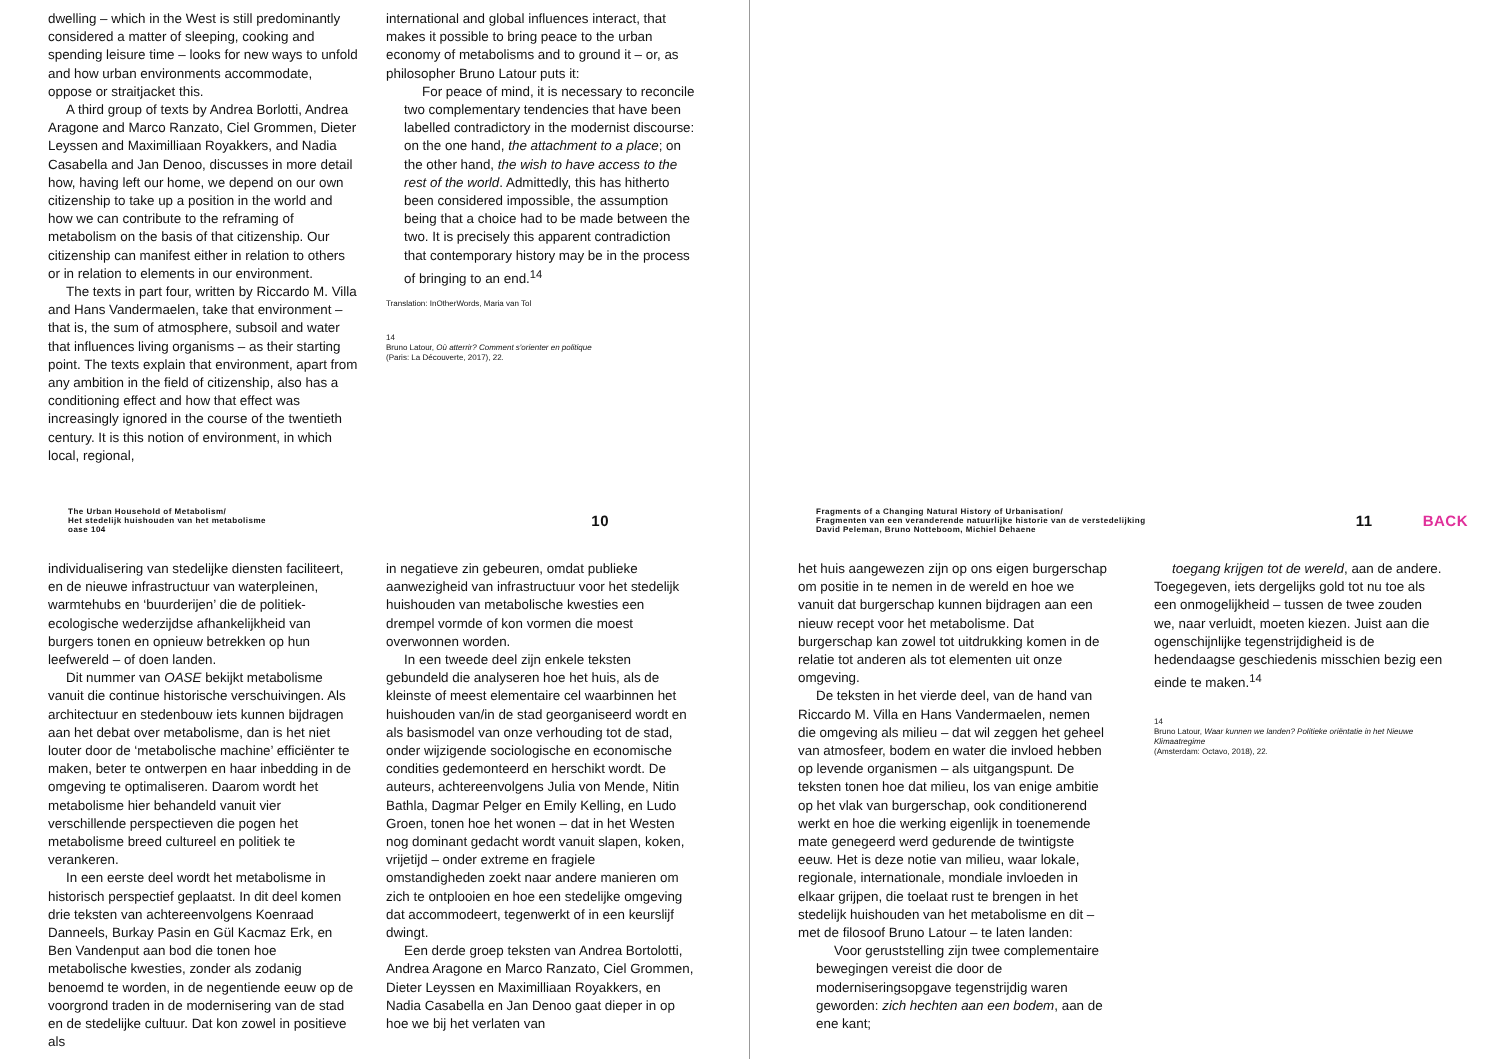dwelling – which in the West is still predominantly considered a matter of sleeping, cooking and spending leisure time – looks for new ways to unfold and how urban environments accommodate, oppose or straitjacket this.
A third group of texts by Andrea Borlotti, Andrea Aragone and Marco Ranzato, Ciel Grommen, Dieter Leyssen and Maximilliaan Royakkers, and Nadia Casabella and Jan Denoo, discusses in more detail how, having left our home, we depend on our own citizenship to take up a position in the world and how we can contribute to the reframing of metabolism on the basis of that citizenship. Our citizenship can manifest either in relation to others or in relation to elements in our environment.
The texts in part four, written by Riccardo M. Villa and Hans Vandermaelen, take that environment – that is, the sum of atmosphere, subsoil and water that influences living organisms – as their starting point. The texts explain that environment, apart from any ambition in the field of citizenship, also has a conditioning effect and how that effect was increasingly ignored in the course of the twentieth century. It is this notion of environment, in which local, regional,
international and global influences interact, that makes it possible to bring peace to the urban economy of metabolisms and to ground it – or, as philosopher Bruno Latour puts it:
For peace of mind, it is necessary to reconcile two complementary tendencies that have been labelled contradictory in the modernist discourse: on the one hand, the attachment to a place; on the other hand, the wish to have access to the rest of the world. Admittedly, this has hitherto been considered impossible, the assumption being that a choice had to be made between the two. It is precisely this apparent contradiction that contemporary history may be in the process of bringing to an end.<sup>14</sup>
Translation: InOtherWords, Maria van Tol
14
Bruno Latour, Où atterrir? Comment s'orienter en politique
(Paris: La Découverte, 2017), 22.
The Urban Household of Metabolism/
Het stedelijk huishouden van het metabolisme
oase 104
10
individualisering van stedelijke diensten faciliteert, en de nieuwe infrastructuur van waterpleinen, warmtehubs en ‘buurderijen’ die de politiek-ecologische wederzijdse afhankelijkheid van burgers tonen en opnieuw betrekken op hun leefwereld – of doen landen.
Dit nummer van OASE bekijkt metabolisme vanuit die continue historische verschuivingen. Als architectuur en stedenbouw iets kunnen bijdragen aan het debat over metabolisme, dan is het niet louter door de ‘metabolische machine’ efficiënter te maken, beter te ontwerpen en haar inbedding in de omgeving te optimaliseren. Daarom wordt het metabolisme hier behandeld vanuit vier verschillende perspectieven die pogen het metabolisme breed cultureel en politiek te verankeren.
In een eerste deel wordt het metabolisme in historisch perspectief geplaatst. In dit deel komen drie teksten van achtereenvolgens Koenraad Danneels, Burkay Pasin en Gül Kacmaz Erk, en Ben Vandenput aan bod die tonen hoe metabolische kwesties, zonder als zodanig benoemd te worden, in de negentiende eeuw op de voorgrond traden in de modernisering van de stad en de stedelijke cultuur. Dat kon zowel in positieve als
in negatieve zin gebeuren, omdat publieke aanwezigheid van infrastructuur voor het stedelijk huishouden van metabolische kwesties een drempel vormde of kon vormen die moest overwonnen worden.
In een tweede deel zijn enkele teksten gebundeld die analyseren hoe het huis, als de kleinste of meest elementaire cel waarbinnen het huishouden van/in de stad georganiseerd wordt en als basismodel van onze verhouding tot de stad, onder wijzigende sociologische en economische condities gedemonteerd en herschikt wordt. De auteurs, achtereenvolgens Julia von Mende, Nitin Bathla, Dagmar Pelger en Emily Kelling, en Ludo Groen, tonen hoe het wonen – dat in het Westen nog dominant gedacht wordt vanuit slapen, koken, vrijetijd – onder extreme en fragiele omstandigheden zoekt naar andere manieren om zich te ontplooien en hoe een stedelijke omgeving dat accommodeert, tegenwerkt of in een keurslijf dwingt.
Een derde groep teksten van Andrea Bortolotti, Andrea Aragone en Marco Ranzato, Ciel Grommen, Dieter Leyssen en Maximilliaan Royakkers, en Nadia Casabella en Jan Denoo gaat dieper in op hoe we bij het verlaten van
Fragments of a Changing Natural History of Urbanisation/
Fragmenten van een veranderende natuurlijke historie van de verstedelijking
David Peleman, Bruno Notteboom, Michiel Dehaene
11 BACK
het huis aangewezen zijn op ons eigen burgerschap om positie in te nemen in de wereld en hoe we vanuit dat burgerschap kunnen bijdragen aan een nieuw recept voor het metabolisme. Dat burgerschap kan zowel tot uitdrukking komen in de relatie tot anderen als tot elementen uit onze omgeving.
De teksten in het vierde deel, van de hand van Riccardo M. Villa en Hans Vandermaelen, nemen die omgeving als milieu – dat wil zeggen het geheel van atmosfeer, bodem en water die invloed hebben op levende organismen – als uitgangspunt. De teksten tonen hoe dat milieu, los van enige ambitie op het vlak van burgerschap, ook conditionerend werkt en hoe die werking eigenlijk in toenemende mate genegeerd werd gedurende de twintigste eeuw. Het is deze notie van milieu, waar lokale, regionale, internationale, mondiale invloeden in elkaar grijpen, die toelaat rust te brengen in het stedelijk huishouden van het metabolisme en dit – met de filosoof Bruno Latour – te laten landen:
Voor geruststelling zijn twee complementaire bewegingen vereist die door de moderniseringsopgave tegenstrijdig waren geworden: zich hechten aan een bodem, aan de ene kant;
toegang krijgen tot de wereld, aan de andere. Toegegeven, iets dergelijks gold tot nu toe als een onmogelijkheid – tussen de twee zouden we, naar verluidt, moeten kiezen. Juist aan die ogenschijnlijke tegenstrijdigheid is de hedendaagse geschiedenis misschien bezig een einde te maken.<sup>14</sup>
14
Bruno Latour, Waar kunnen we landen? Politieke oriëntatie in het Nieuwe Klimaatregime
(Amsterdam: Octavo, 2018), 22.